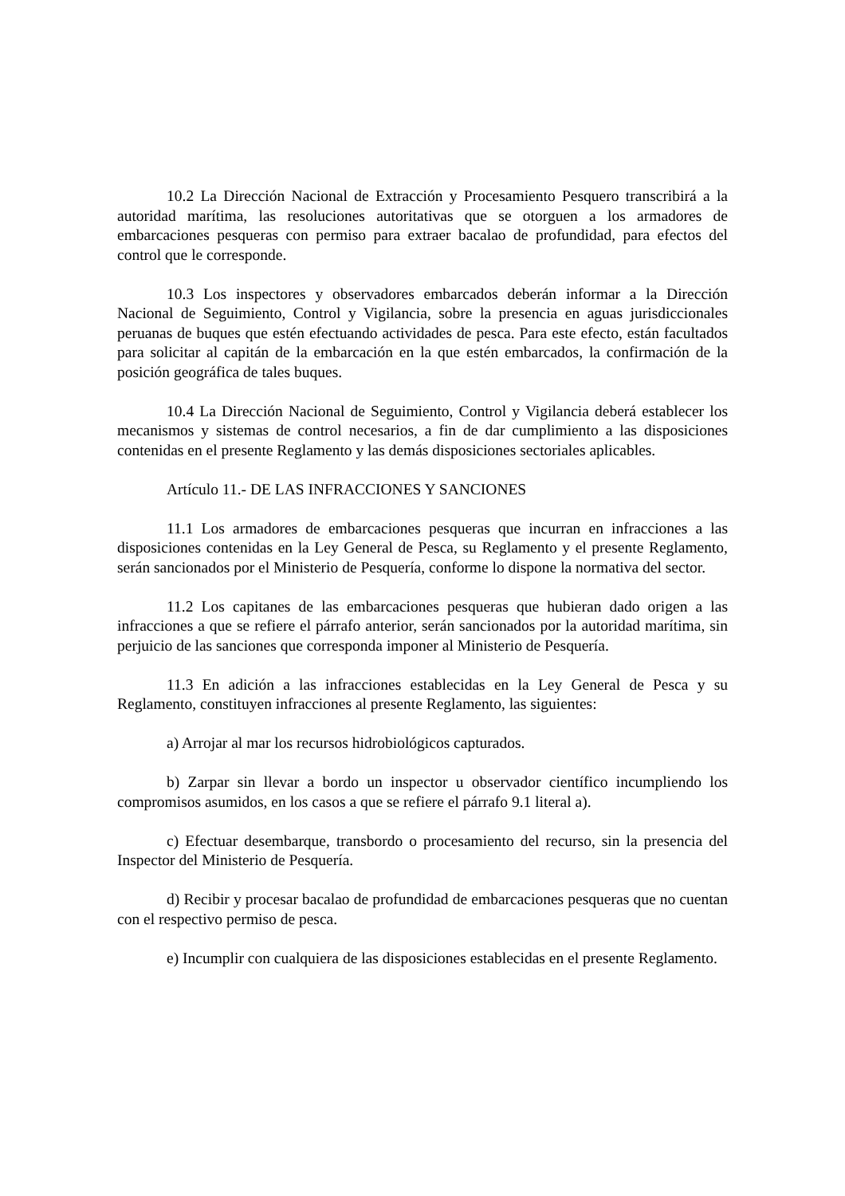10.2 La Dirección Nacional de Extracción y Procesamiento Pesquero transcribirá a la autoridad marítima, las resoluciones autoritativas que se otorguen a los armadores de embarcaciones pesqueras con permiso para extraer bacalao de profundidad, para efectos del control que le corresponde.
10.3 Los inspectores y observadores embarcados deberán informar a la Dirección Nacional de Seguimiento, Control y Vigilancia, sobre la presencia en aguas jurisdiccionales peruanas de buques que estén efectuando actividades de pesca. Para este efecto, están facultados para solicitar al capitán de la embarcación en la que estén embarcados, la confirmación de la posición geográfica de tales buques.
10.4 La Dirección Nacional de Seguimiento, Control y Vigilancia deberá establecer los mecanismos y sistemas de control necesarios, a fin de dar cumplimiento a las disposiciones contenidas en el presente Reglamento y las demás disposiciones sectoriales aplicables.
Artículo 11.- DE LAS INFRACCIONES Y SANCIONES
11.1 Los armadores de embarcaciones pesqueras que incurran en infracciones a las disposiciones contenidas en la Ley General de Pesca, su Reglamento y el presente Reglamento, serán sancionados por el Ministerio de Pesquería, conforme lo dispone la normativa del sector.
11.2 Los capitanes de las embarcaciones pesqueras que hubieran dado origen a las infracciones a que se refiere el párrafo anterior, serán sancionados por la autoridad marítima, sin perjuicio de las sanciones que corresponda imponer al Ministerio de Pesquería.
11.3 En adición a las infracciones establecidas en la Ley General de Pesca y su Reglamento, constituyen infracciones al presente Reglamento, las siguientes:
a) Arrojar al mar los recursos hidrobiológicos capturados.
b) Zarpar sin llevar a bordo un inspector u observador científico incumpliendo los compromisos asumidos, en los casos a que se refiere el párrafo 9.1 literal a).
c) Efectuar desembarque, transbordo o procesamiento del recurso, sin la presencia del Inspector del Ministerio de Pesquería.
d) Recibir y procesar bacalao de profundidad de embarcaciones pesqueras que no cuentan con el respectivo permiso de pesca.
e) Incumplir con cualquiera de las disposiciones establecidas en el presente Reglamento.